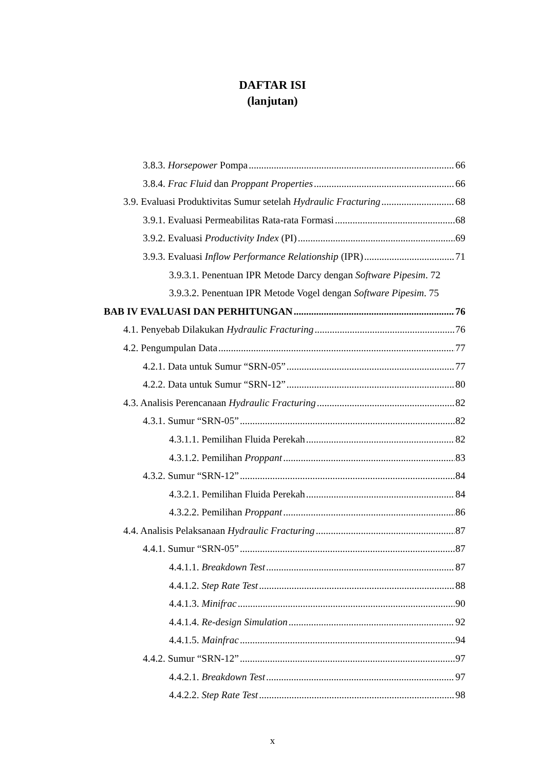DAFTAR ISI
(lanjutan)
3.8.3. Horsepower Pompa 66
3.8.4. Frac Fluid dan Proppant Properties 66
3.9. Evaluasi Produktivitas Sumur setelah Hydraulic Fracturing 68
3.9.1. Evaluasi Permeabilitas Rata-rata Formasi 68
3.9.2. Evaluasi Productivity Index (PI) 69
3.9.3. Evaluasi Inflow Performance Relationship (IPR) 71
3.9.3.1. Penentuan IPR Metode Darcy dengan Software Pipesim. 72
3.9.3.2. Penentuan IPR Metode Vogel dengan Software Pipesim. 75
BAB IV EVALUASI DAN PERHITUNGAN 76
4.1. Penyebab Dilakukan Hydraulic Fracturing 76
4.2. Pengumpulan Data 77
4.2.1. Data untuk Sumur “SRN-05” 77
4.2.2. Data untuk Sumur “SRN-12” 80
4.3. Analisis Perencanaan Hydraulic Fracturing 82
4.3.1. Sumur “SRN-05” 82
4.3.1.1. Pemilihan Fluida Perekah 82
4.3.1.2. Pemilihan Proppant 83
4.3.2. Sumur “SRN-12” 84
4.3.2.1. Pemilihan Fluida Perekah 84
4.3.2.2. Pemilihan Proppant 86
4.4. Analisis Pelaksanaan Hydraulic Fracturing 87
4.4.1. Sumur “SRN-05” 87
4.4.1.1. Breakdown Test 87
4.4.1.2. Step Rate Test 88
4.4.1.3. Minifrac 90
4.4.1.4. Re-design Simulation 92
4.4.1.5. Mainfrac 94
4.4.2. Sumur “SRN-12” 97
4.4.2.1. Breakdown Test 97
4.4.2.2. Step Rate Test 98
x